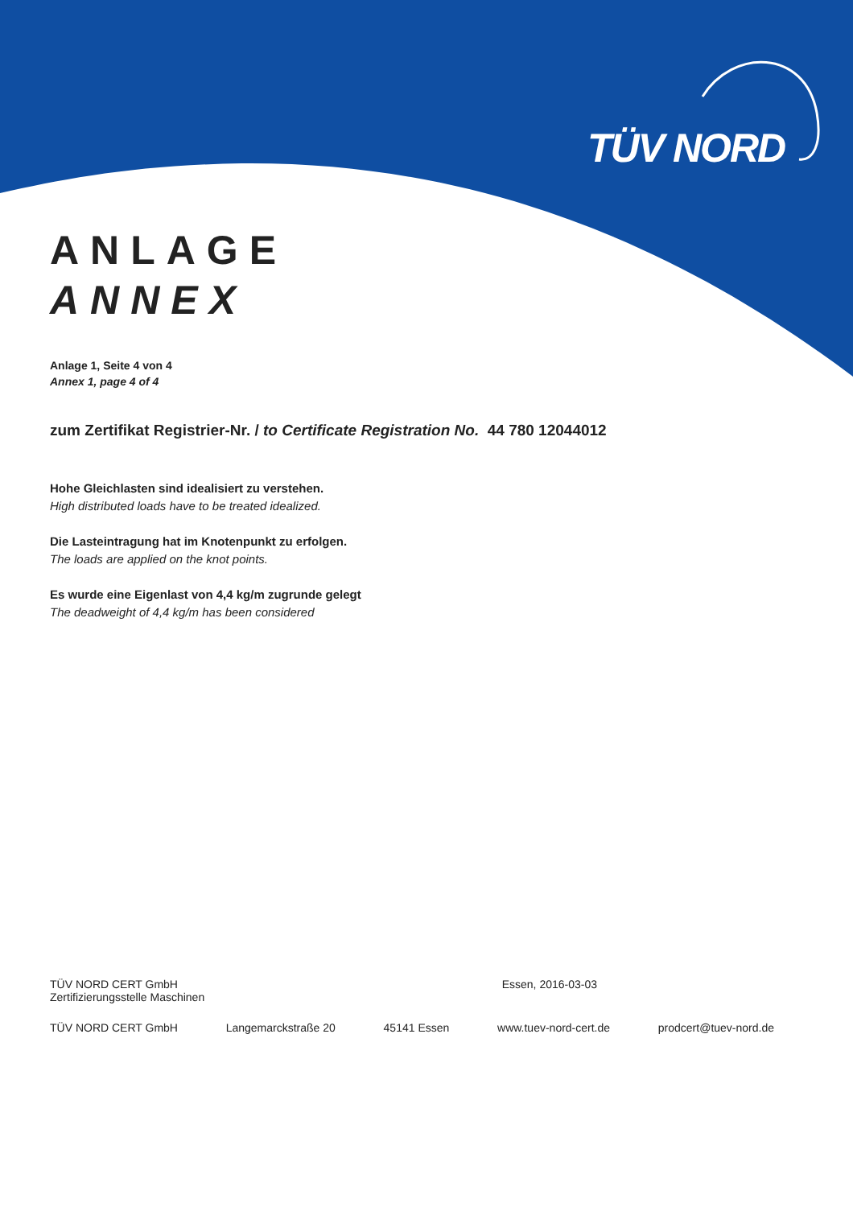TÜV NORD
ANLAGE
ANNEX
Anlage 1, Seite 4 von 4
Annex 1, page 4 of 4
zum Zertifikat Registrier-Nr. / to Certificate Registration No. 44 780 12044012
Hohe Gleichlasten sind idealisiert zu verstehen.
High distributed loads have to be treated idealized.
Die Lasteintragung hat im Knotenpunkt zu erfolgen.
The loads are applied on the knot points.
Es wurde eine Eigenlast von 4,4 kg/m zugrunde gelegt
The deadweight of 4,4 kg/m has been considered
TÜV NORD CERT GmbH
Zertifizierungsstelle Maschinen Essen, 2016-03-03
TÜV NORD CERT GmbH Langemarckstraße 20 45141 Essen www.tuev-nord-cert.de prodcert@tuev-nord.de